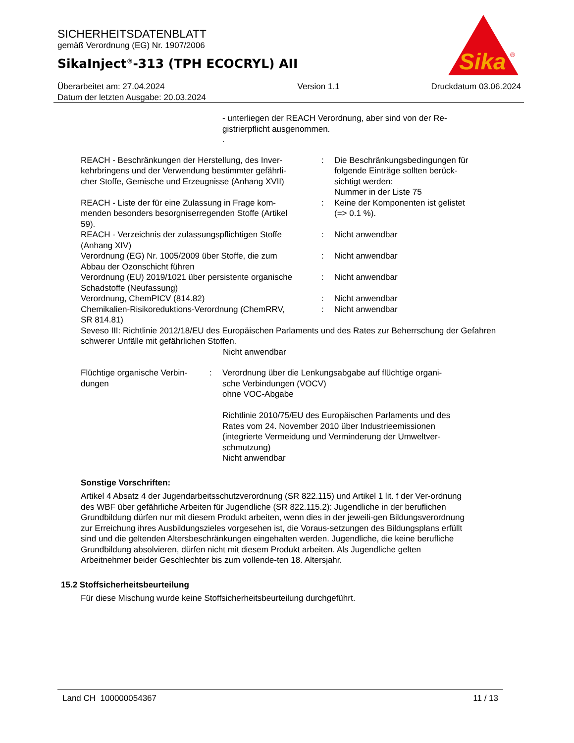SICHERHEITSDATENBLATT
gemäß Verordnung (EG) Nr. 1907/2006
SikaInject<sup>®</sup>-313 (TPH ECOCRYL) AII
Sika
®
Überarbeitet am: 27.04.2024
Datum der letzten Ausgabe: 20.03.2024
Version 1.1 Druckdatum 03.06.2024
- unterliegen der REACH Verordnung, aber sind von der Re-
gistrierpflicht ausgenommen.
.
| REACH - Beschränkungen der Herstellung, des Inver- kehrbringens und der Verwendung bestimmter gefährli- cher Stoffe, Gemische und Erzeugnisse (Anhang XVII) | : | Die Beschränkungsbedingungen für folgende Einträge sollten berück- sichtigt werden: Nummer in der Liste 75 |
| REACH - Liste der für eine Zulassung in Frage kom- menden besonders besorgniserregenden Stoffe (Artikel 59). | : | Keine der Komponenten ist gelistet (=> 0.1 %). |
| REACH - Verzeichnis der zulassungspflichtigen Stoffe (Anhang XIV) | : | Nicht anwendbar |
| Verordnung (EG) Nr. 1005/2009 über Stoffe, die zum Abbau der Ozonschicht führen | : | Nicht anwendbar |
| Verordnung (EU) 2019/1021 über persistente organische Schadstoffe (Neufassung) | : | Nicht anwendbar |
| Verordnung, ChemPICV (814.82) | : | Nicht anwendbar |
| Chemikalien-Risikoreduktions-Verordnung (ChemRRV, SR 814.81) | : | Nicht anwendbar |
Seveso III: Richtlinie 2012/18/EU des Europäischen Parlaments und des Rates zur Beherrschung der Gefahren schwerer Unfälle mit gefährlichen Stoffen.
Nicht anwendbar
| Flüchtige organische Verbin- dungen | : | Verordnung über die Lenkungsabgabe auf flüchtige organi- sche Verbindungen (VOCV) ohne VOC-Abgabe Richtlinie 2010/75/EU des Europäischen Parlaments und des Rates vom 24. November 2010 über Industrieemissionen (integrierte Vermeidung und Verminderung der Umweltver- schmutzung) Nicht anwendbar |
Sonstige Vorschriften:
Artikel 4 Absatz 4 der Jugendarbeitsschutzverordnung (SR 822.115) und Artikel 1 lit. f der Ver-ordnung des WBF über gefährliche Arbeiten für Jugendliche (SR 822.115.2): Jugendliche in der beruflichen Grundbildung dürfen nur mit diesem Produkt arbeiten, wenn dies in der jeweili-gen Bildungsverordnung zur Erreichung ihres Ausbildungszieles vorgesehen ist, die Voraus-setzungen des Bildungsplans erfüllt sind und die geltenden Altersbeschränkungen eingehalten werden. Jugendliche, die keine berufliche Grundbildung absolvieren, dürfen nicht mit diesem Produkt arbeiten. Als Jugendliche gelten Arbeitnehmer beider Geschlechter bis zum vollende-ten 18. Altersjahr.
15.2 Stoffsicherheitsbeurteilung
Für diese Mischung wurde keine Stoffsicherheitsbeurteilung durchgeführt.
Land CH 100000054367 11 / 13